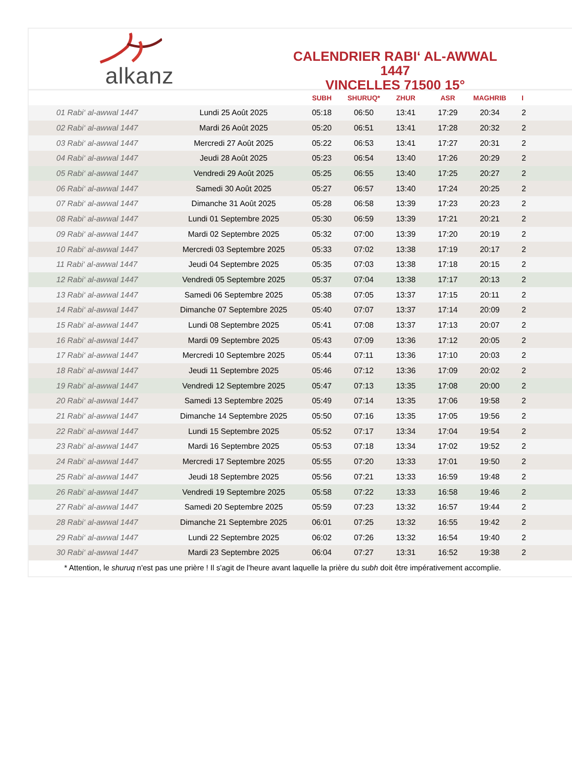alkanz
CALENDRIER RABI‘ AL-AWWAL 1447
VINCELLES 71500 15°
| | | SUBH | SHURUQ* | ZHUR | ASR | MAGHRIB | I |
| --- | --- | --- | --- | --- | --- | --- | --- |
| 01 Rabi‘ al-awwal 1447 | Lundi 25 Août 2025 | 05:18 | 06:50 | 13:41 | 17:29 | 20:34 | 2 |
| 02 Rabi‘ al-awwal 1447 | Mardi 26 Août 2025 | 05:20 | 06:51 | 13:41 | 17:28 | 20:32 | 2 |
| 03 Rabi‘ al-awwal 1447 | Mercredi 27 Août 2025 | 05:22 | 06:53 | 13:41 | 17:27 | 20:31 | 2 |
| 04 Rabi‘ al-awwal 1447 | Jeudi 28 Août 2025 | 05:23 | 06:54 | 13:40 | 17:26 | 20:29 | 2 |
| 05 Rabi‘ al-awwal 1447 | Vendredi 29 Août 2025 | 05:25 | 06:55 | 13:40 | 17:25 | 20:27 | 2 |
| 06 Rabi‘ al-awwal 1447 | Samedi 30 Août 2025 | 05:27 | 06:57 | 13:40 | 17:24 | 20:25 | 2 |
| 07 Rabi‘ al-awwal 1447 | Dimanche 31 Août 2025 | 05:28 | 06:58 | 13:39 | 17:23 | 20:23 | 2 |
| 08 Rabi‘ al-awwal 1447 | Lundi 01 Septembre 2025 | 05:30 | 06:59 | 13:39 | 17:21 | 20:21 | 2 |
| 09 Rabi‘ al-awwal 1447 | Mardi 02 Septembre 2025 | 05:32 | 07:00 | 13:39 | 17:20 | 20:19 | 2 |
| 10 Rabi‘ al-awwal 1447 | Mercredi 03 Septembre 2025 | 05:33 | 07:02 | 13:38 | 17:19 | 20:17 | 2 |
| 11 Rabi‘ al-awwal 1447 | Jeudi 04 Septembre 2025 | 05:35 | 07:03 | 13:38 | 17:18 | 20:15 | 2 |
| 12 Rabi‘ al-awwal 1447 | Vendredi 05 Septembre 2025 | 05:37 | 07:04 | 13:38 | 17:17 | 20:13 | 2 |
| 13 Rabi‘ al-awwal 1447 | Samedi 06 Septembre 2025 | 05:38 | 07:05 | 13:37 | 17:15 | 20:11 | 2 |
| 14 Rabi‘ al-awwal 1447 | Dimanche 07 Septembre 2025 | 05:40 | 07:07 | 13:37 | 17:14 | 20:09 | 2 |
| 15 Rabi‘ al-awwal 1447 | Lundi 08 Septembre 2025 | 05:41 | 07:08 | 13:37 | 17:13 | 20:07 | 2 |
| 16 Rabi‘ al-awwal 1447 | Mardi 09 Septembre 2025 | 05:43 | 07:09 | 13:36 | 17:12 | 20:05 | 2 |
| 17 Rabi‘ al-awwal 1447 | Mercredi 10 Septembre 2025 | 05:44 | 07:11 | 13:36 | 17:10 | 20:03 | 2 |
| 18 Rabi‘ al-awwal 1447 | Jeudi 11 Septembre 2025 | 05:46 | 07:12 | 13:36 | 17:09 | 20:02 | 2 |
| 19 Rabi‘ al-awwal 1447 | Vendredi 12 Septembre 2025 | 05:47 | 07:13 | 13:35 | 17:08 | 20:00 | 2 |
| 20 Rabi‘ al-awwal 1447 | Samedi 13 Septembre 2025 | 05:49 | 07:14 | 13:35 | 17:06 | 19:58 | 2 |
| 21 Rabi‘ al-awwal 1447 | Dimanche 14 Septembre 2025 | 05:50 | 07:16 | 13:35 | 17:05 | 19:56 | 2 |
| 22 Rabi‘ al-awwal 1447 | Lundi 15 Septembre 2025 | 05:52 | 07:17 | 13:34 | 17:04 | 19:54 | 2 |
| 23 Rabi‘ al-awwal 1447 | Mardi 16 Septembre 2025 | 05:53 | 07:18 | 13:34 | 17:02 | 19:52 | 2 |
| 24 Rabi‘ al-awwal 1447 | Mercredi 17 Septembre 2025 | 05:55 | 07:20 | 13:33 | 17:01 | 19:50 | 2 |
| 25 Rabi‘ al-awwal 1447 | Jeudi 18 Septembre 2025 | 05:56 | 07:21 | 13:33 | 16:59 | 19:48 | 2 |
| 26 Rabi‘ al-awwal 1447 | Vendredi 19 Septembre 2025 | 05:58 | 07:22 | 13:33 | 16:58 | 19:46 | 2 |
| 27 Rabi‘ al-awwal 1447 | Samedi 20 Septembre 2025 | 05:59 | 07:23 | 13:32 | 16:57 | 19:44 | 2 |
| 28 Rabi‘ al-awwal 1447 | Dimanche 21 Septembre 2025 | 06:01 | 07:25 | 13:32 | 16:55 | 19:42 | 2 |
| 29 Rabi‘ al-awwal 1447 | Lundi 22 Septembre 2025 | 06:02 | 07:26 | 13:32 | 16:54 | 19:40 | 2 |
| 30 Rabi‘ al-awwal 1447 | Mardi 23 Septembre 2025 | 06:04 | 07:27 | 13:31 | 16:52 | 19:38 | 2 |
* Attention, le shuruq n'est pas une prière ! Il s'agit de l'heure avant laquelle la prière du subh doit être impérativement accomplie.